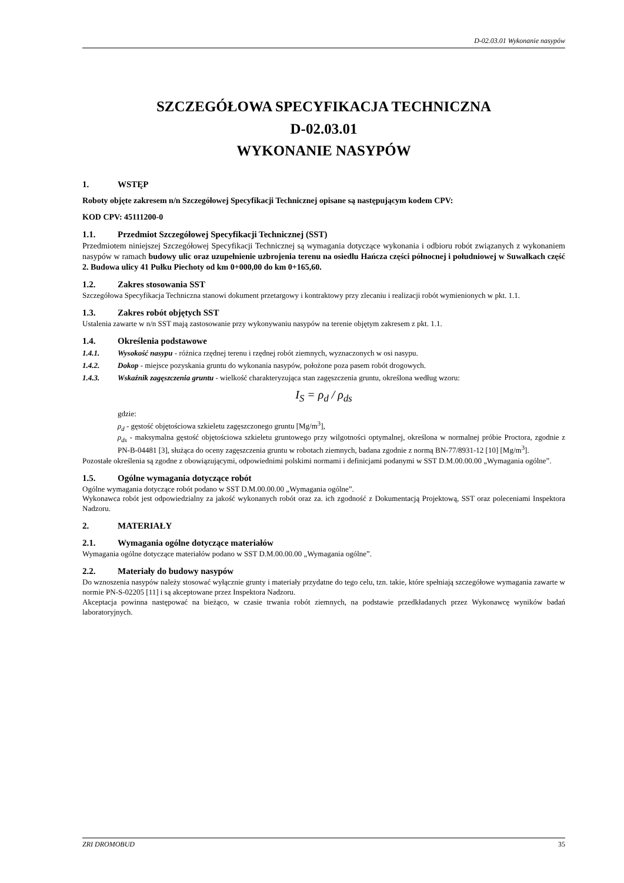D-02.03.01 Wykonanie nasypów
SZCZEGÓŁOWA SPECYFIKACJA TECHNICZNA
D-02.03.01
WYKONANIE NASYPÓW
1. WSTĘP
Roboty objęte zakresem n/n Szczegółowej Specyfikacji Technicznej opisane są następującym kodem CPV:
KOD CPV: 45111200-0
1.1. Przedmiot Szczegółowej Specyfikacji Technicznej (SST)
Przedmiotem niniejszej Szczegółowej Specyfikacji Technicznej są wymagania dotyczące wykonania i odbioru robót związanych z wykonaniem nasypów w ramach budowy ulic oraz uzupełnienie uzbrojenia terenu na osiedlu Hańcza części północnej i południowej w Suwałkach część 2. Budowa ulicy 41 Pułku Piechoty od km 0+000,00 do km 0+165,60.
1.2. Zakres stosowania SST
Szczegółowa Specyfikacja Techniczna stanowi dokument przetargowy i kontraktowy przy zlecaniu i realizacji robót wymienionych w pkt. 1.1.
1.3. Zakres robót objętych SST
Ustalenia zawarte w n/n SST mają zastosowanie przy wykonywaniu nasypów na terenie objętym zakresem z pkt. 1.1.
1.4. Określenia podstawowe
1.4.1. Wysokość nasypu - różnica rzędnej terenu i rzędnej robót ziemnych, wyznaczonych w osi nasypu.
1.4.2. Dokop - miejsce pozyskania gruntu do wykonania nasypów, położone poza pasem robót drogowych.
1.4.3. Wskaźnik zagęszczenia gruntu - wielkość charakteryzująca stan zagęszczenia gruntu, określona według wzoru:
I<sub>S</sub> = ρ<sub>d</sub> / ρ<sub>ds</sub>
gdzie:
ρ<sub>d</sub> - gęstość objętościowa szkieletu zagęszczonego gruntu [Mg/m<sup>3</sup>],
ρ<sub>ds</sub> - maksymalna gęstość objętościowa szkieletu gruntowego przy wilgotności optymalnej, określona w normalnej próbie Proctora, zgodnie z PN-B-04481 [3], służąca do oceny zagęszczenia gruntu w robotach ziemnych, badana zgodnie z normą BN-77/8931-12 [10] [Mg/m<sup>3</sup>].
Pozostałe określenia są zgodne z obowiązującymi, odpowiednimi polskimi normami i definicjami podanymi w SST D.M.00.00.00 „Wymagania ogólne”.
1.5. Ogólne wymagania dotyczące robót
Ogólne wymagania dotyczące robót podano w SST D.M.00.00.00 „Wymagania ogólne”.
Wykonawca robót jest odpowiedzialny za jakość wykonanych robót oraz za. ich zgodność z Dokumentacją Projektową, SST oraz poleceniami Inspektora Nadzoru.
2. MATERIAŁY
2.1. Wymagania ogólne dotyczące materiałów
Wymagania ogólne dotyczące materiałów podano w SST D.M.00.00.00 „Wymagania ogólne”.
2.2. Materiały do budowy nasypów
Do wznoszenia nasypów należy stosować wyłącznie grunty i materiały przydatne do tego celu, tzn. takie, które spełniają szczegółowe wymagania zawarte w normie PN-S-02205 [11] i są akceptowane przez Inspektora Nadzoru.
Akceptacja powinna następować na bieżąco, w czasie trwania robót ziemnych, na podstawie przedkładanych przez Wykonawcę wyników badań laboratoryjnych.
ZRI DROMOBUD 35